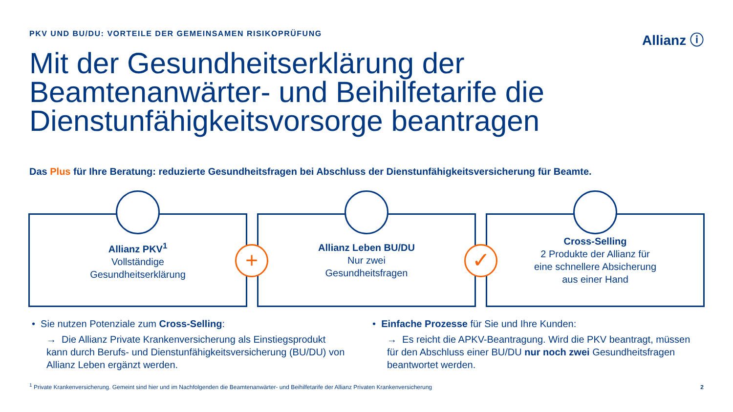PKV UND BU/DU: VORTEILE DER GEMEINSAMEN RISIKOPRÜFUNG
Allianz ⓘ
Mit der Gesundheitserklärung der Beamtenanwärter- und Beihilfetarife die Dienstunfähigkeitsvorsorge beantragen
Das Plus für Ihre Beratung: reduzierte Gesundheitsfragen bei Abschluss der Dienstunfähigkeitsversicherung für Beamte.
Allianz PKV<sup>1</sup>
Vollständige
Gesundheitserklärung
Allianz Leben BU/DU
Nur zwei
Gesundheitsfragen
Cross-Selling
2 Produkte der Allianz für
eine schnellere Absicherung
aus einer Hand
+ ✓
• Sie nutzen Potenziale zum Cross-Selling:
→ Die Allianz Private Krankenversicherung als Einstiegsprodukt kann durch Berufs- und Dienstunfähigkeitsversicherung (BU/DU) von Allianz Leben ergänzt werden.
• Einfache Prozesse für Sie und Ihre Kunden:
→ Es reicht die APKV-Beantragung. Wird die PKV beantragt, müssen für den Abschluss einer BU/DU nur noch zwei Gesundheitsfragen beantwortet werden.
<sup>1</sup> Private Krankenversicherung. Gemeint sind hier und im Nachfolgenden die Beamtenanwärter- und Beihilfetarife der Allianz Privaten Krankenversicherung
2